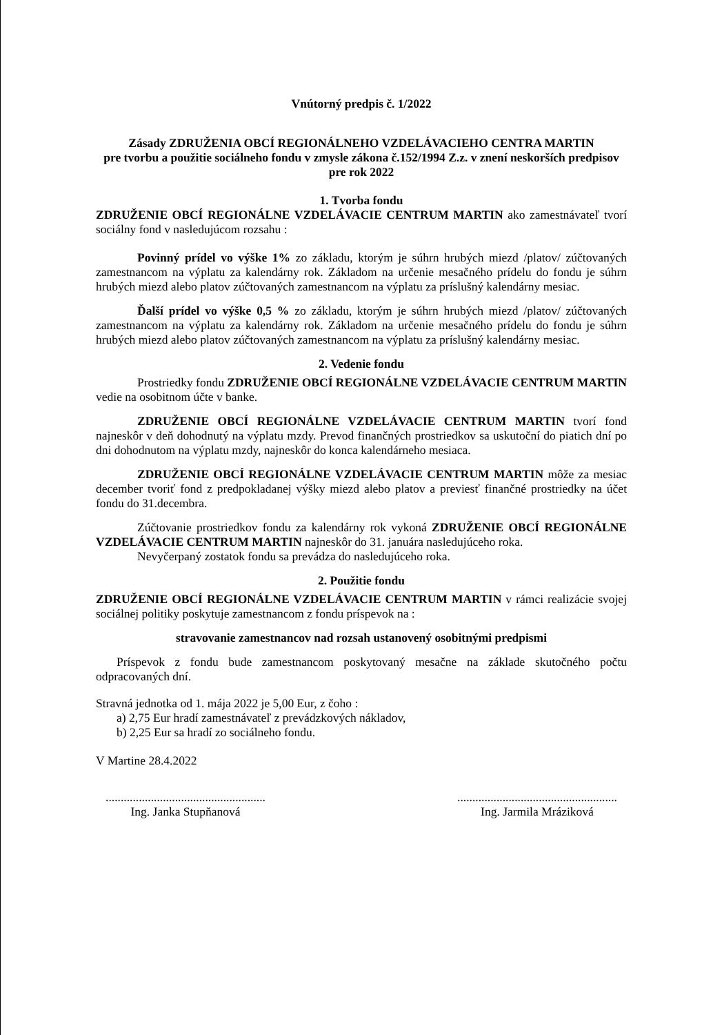Vnútorný predpis č. 1/2022
Zásady ZDRUŽENIA OBCÍ REGIONÁLNEHO VZDELÁVACIEHO CENTRA MARTIN
pre tvorbu a použitie sociálneho fondu v zmysle zákona č.152/1994 Z.z. v znení neskorších predpisov
pre rok 2022
1. Tvorba fondu
ZDRUŽENIE OBCÍ REGIONÁLNE VZDELÁVACIE CENTRUM MARTIN ako zamestnávateľ tvorí sociálny fond v nasledujúcom rozsahu :
Povinný prídel vo výške 1% zo základu, ktorým je súhrn hrubých miezd /platov/ zúčtovaných zamestnancom na výplatu za kalendárny rok. Základom na určenie mesačného prídelu do fondu je súhrn hrubých miezd alebo platov zúčtovaných zamestnancom na výplatu za príslušný kalendárny mesiac.
Ďalší prídel vo výške 0,5 % zo základu, ktorým je súhrn hrubých miezd /platov/ zúčtovaných zamestnancom na výplatu za kalendárny rok. Základom na určenie mesačného prídelu do fondu je súhrn hrubých miezd alebo platov zúčtovaných zamestnancom na výplatu za príslušný kalendárny mesiac.
2. Vedenie fondu
Prostriedky fondu ZDRUŽENIE OBCÍ REGIONÁLNE VZDELÁVACIE CENTRUM MARTIN vedie na osobitnom účte v banke.
ZDRUŽENIE OBCÍ REGIONÁLNE VZDELÁVACIE CENTRUM MARTIN tvorí fond najneskôr v deň dohodnutý na výplatu mzdy. Prevod finančných prostriedkov sa uskutoční do piatich dní po dni dohodnutom na výplatu mzdy, najneskôr do konca kalendárneho mesiaca.
ZDRUŽENIE OBCÍ REGIONÁLNE VZDELÁVACIE CENTRUM MARTIN môže za mesiac december tvoriť fond z predpokladanej výšky miezd alebo platov a previesť finančné prostriedky na účet fondu do 31.decembra.
Zúčtovanie prostriedkov fondu za kalendárny rok vykoná ZDRUŽENIE OBCÍ REGIONÁLNE VZDELÁVACIE CENTRUM MARTIN najneskôr do 31. januára nasledujúceho roka.
Nevyčerpaný zostatok fondu sa prevádza do nasledujúceho roka.
2. Použitie fondu
ZDRUŽENIE OBCÍ REGIONÁLNE VZDELÁVACIE CENTRUM MARTIN v rámci realizácie svojej sociálnej politiky poskytuje zamestnancom z fondu príspevok na :
stravovanie zamestnancov nad rozsah ustanovený osobitnými predpismi
Príspevok z fondu bude zamestnancom poskytovaný mesačne na základe skutočného počtu odpracovaných dní.
Stravná jednotka od 1. mája 2022 je 5,00 Eur, z čoho :
a) 2,75 Eur hradí zamestnávateľ z prevádzkových nákladov,
b) 2,25 Eur sa hradí zo sociálneho fondu.
V Martine 28.4.2022
.....................................................
Ing. Janka Stupňanová
.....................................................
Ing. Jarmila Mráziková